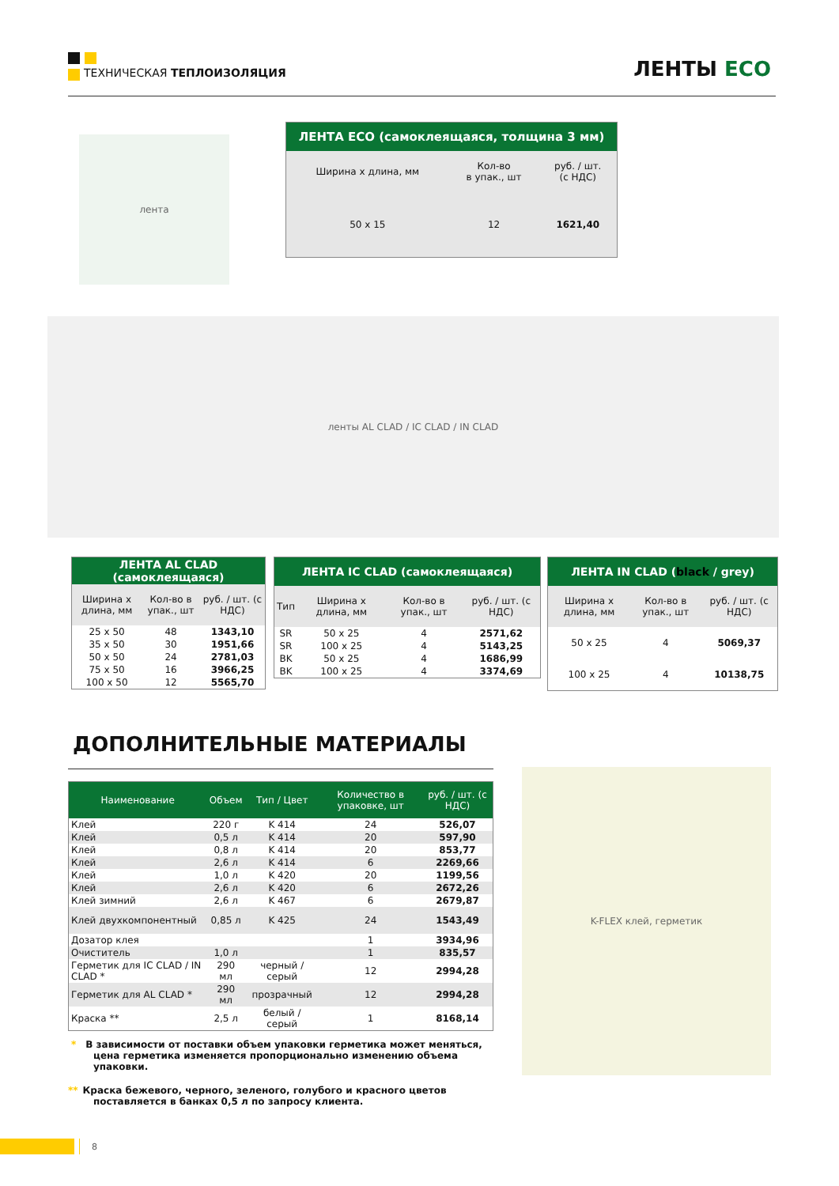ТЕХНИЧЕСКАЯ ТЕПЛОИЗОЛЯЦИЯ ЛЕНТЫ ECO
лента
| ЛЕНТА ECO (самоклеящаяся, толщина 3 мм) | | |
| --- | --- | --- |
| Ширина x длина, мм | Кол-во в упак., шт | руб. / шт. (с НДС) |
| 50 x 15 | 12 | 1621,40 |
ленты AL CLAD / IC CLAD / IN CLAD
| ЛЕНТА AL CLAD (самоклеящаяся) | | |
| --- | --- | --- |
| Ширина x длина, мм | Кол-во в упак., шт | руб. / шт. (с НДС) |
| 25 x 50 | 48 | 1343,10 |
| 35 x 50 | 30 | 1951,66 |
| 50 x 50 | 24 | 2781,03 |
| 75 x 50 | 16 | 3966,25 |
| 100 x 50 | 12 | 5565,70 |
| ЛЕНТА IC CLAD (самоклеящаяся) | | | |
| --- | --- | --- | --- |
| Тип | Ширина x длина, мм | Кол-во в упак., шт | руб. / шт. (с НДС) |
| SR | 50 x 25 | 4 | 2571,62 |
| SR | 100 x 25 | 4 | 5143,25 |
| BK | 50 x 25 | 4 | 1686,99 |
| BK | 100 x 25 | 4 | 3374,69 |
| ЛЕНТА IN CLAD ( black / grey) | | |
| --- | --- | --- |
| Ширина x длина, мм | Кол-во в упак., шт | руб. / шт. (с НДС) |
| 50 x 25 | 4 | 5069,37 |
| 100 x 25 | 4 | 10138,75 |
ДОПОЛНИТЕЛЬНЫЕ МАТЕРИАЛЫ
| Наименование | Объем | Тип / Цвет | Количество в упаковке, шт | руб. / шт. (с НДС) |
| --- | --- | --- | --- | --- |
| Клей | 220 г | K 414 | 24 | 526,07 |
| Клей | 0,5 л | K 414 | 20 | 597,90 |
| Клей | 0,8 л | K 414 | 20 | 853,77 |
| Клей | 2,6 л | K 414 | 6 | 2269,66 |
| Клей | 1,0 л | K 420 | 20 | 1199,56 |
| Клей | 2,6 л | K 420 | 6 | 2672,26 |
| Клей зимний | 2,6 л | K 467 | 6 | 2679,87 |
| Клей двухкомпонентный | 0,85 л | K 425 | 24 | 1543,49 |
| Дозатор клея | | | 1 | 3934,96 |
| Очиститель | 1,0 л | | 1 | 835,57 |
| Герметик для IC CLAD / IN CLAD * | 290 мл | черный / серый | 12 | 2994,28 |
| Герметик для AL CLAD * | 290 мл | прозрачный | 12 | 2994,28 |
| Краска ** | 2,5 л | белый / серый | 1 | 8168,14 |
K-FLEX клей, герметик
* В зависимости от поставки объем упаковки герметика может меняться, цена герметика изменяется пропорционально изменению объема упаковки.
** Краска бежевого, черного, зеленого, голубого и красного цветов поставляется в банках 0,5 л по запросу клиента.
8